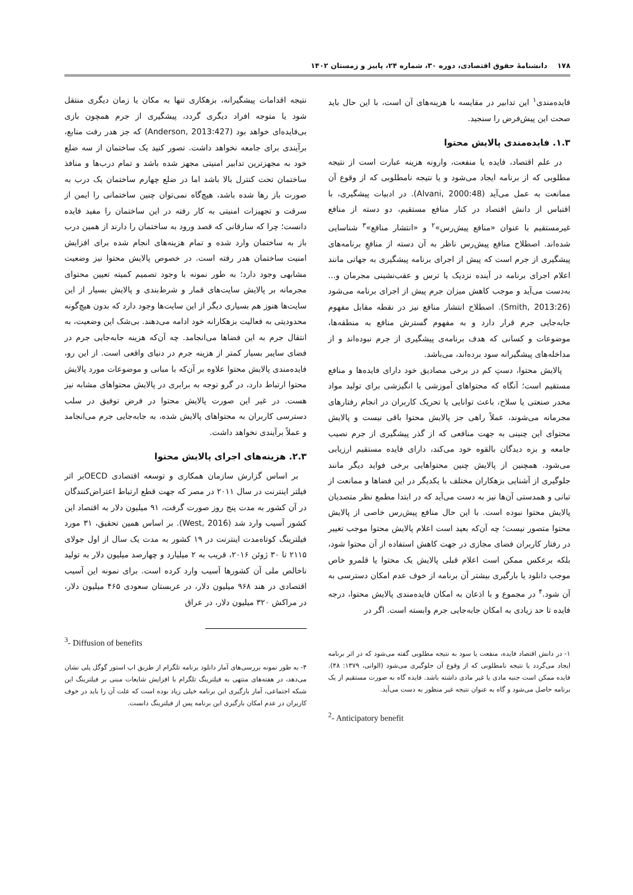۱۷۸ دانشنامهٔ حقوق اقتصادی، دوره ۳۰، شماره ۲۴، پاییز و زمستان ۱۴۰۲
فایده‌مندی<sup>۱</sup> این تدابیر در مقایسه با هزینه‌های آن است، با این حال باید صحت این پیش‌فرض را سنجید.
۱.۳. فایده‌مندی پالایش محتوا
در علم اقتصاد، فایده یا منفعت، وارونه هزینه عبارت است از نتیجه مطلوبی که از برنامه ایجاد می‌شود و یا نتیجه نامطلوبی که از وقوع آن ممانعت به عمل می‌آید (Alvani, 2000:48). در ادبیات پیشگیری، با اقتباس از دانش اقتصاد در کنار منافع مستقیم، دو دسته از منافع غیرمستقیم با عنوان «منافع پیش‌رس»<sup>۲</sup> و «انتشار منافع»<sup>۳</sup> شناسایی شده‌اند. اصطلاح منافع پیش‌رس ناظر به آن دسته از منافعِ برنامه‌های پیشگیری از جرم است که پیش از اجرای برنامه پیشگیری به جهاتی مانند اعلام اجرای برنامه در آینده نزدیک یا ترس و عقب‌نشینی مجرمان و... به‌دست می‌آید و موجب کاهش میزان جرم پیش از اجرای برنامه می‌شود (Smith, 2013:26). اصطلاح انتشار منافع نیز در نقطه مقابل مفهوم جابه‌جایی جرم قرار دارد و به مفهوم گسترش منافع به منطقه‌ها، موضوعات و کسانی که هدف برنامه‌ی پیشگیری از جرم نبوده‌اند و از مداخله‌های پیشگیرانه سود برده‌اند، می‌باشد.
پالایش محتوا، دستِ کم در برخی مصادیق خود دارای فایده‌ها و منافع مستقیم است؛ آنگاه که محتواهای آموزشی یا انگیزشی برای تولید مواد مخدر صنعتی یا سلاح، باعث توانایی یا تحریک کاربران در انجام رفتارهای مجرمانه می‌شوند، عملاً راهی جز پالایش محتوا باقی نیست و پالایش محتوای این چنینی به جهت منافعی که از گذر پیشگیری از جرم نصیب جامعه و بزه دیدگان بالقوه خود می‌کند، دارای فایده مستقیم ارزیابی می‌شود. همچنین از پالایش چنین محتواهایی برخی فواید دیگر مانند جلوگیری از آشنایی بزهکاران مختلف با یکدیگر در این فضاها و ممانعت از تبانی و همدستی آن‌ها نیز به دست می‌آید که در ابتدا مطمع نظر متصدیان پالایش محتوا نبوده است. با این حال منافع پیش‌رس خاصی از پالایش محتوا متصور نیست؛ چه آن‌که بعید است اعلام پالایش محتوا موجب تغییر در رفتار کاربران فضای مجازی در جهت کاهش استفاده از آن محتوا شود، بلکه برعکس ممکن است اعلام قبلی پالایش یک محتوا یا قلمرو خاص موجب دانلود یا بارگیری بیشتر آن برنامه از خوف عدم امکان دسترسی به آن شود.<sup>۴</sup> در مجموع و با اذعان به امکان فایده‌مندی پالایش محتوا، درجه فایده تا حد زیادی به امکان جابه‌جایی جرم وابسته است. اگر در
۱- در دانش اقتصاد فایده، منفعت یا سود به نتیجه مطلوبی گفته می‌شود که در اثر برنامه ایجاد می‌گردد یا نتیجه نامطلوبی که از وقوع آن جلوگیری می‌شود (الوانی، ۱۳۷۹: ۴۸). فایده ممکن است جنبه مادی یا غیر مادی داشته باشد. فایده گاه به صورت مستقیم از یک برنامه حاصل می‌شود و گاه به عنوان نتیجه غیر منظور به دست می‌آید.
<sup>2</sup>- Anticipatory benefit
نتیجه اقدامات پیشگیرانه، بزهکاری تنها به مکان یا زمان دیگری منتقل شود یا متوجه افراد دیگری گردد، پیشگیری از جرم همچون بازی بی‌فایده‌ای خواهد بود (Anderson, 2013:427) که جز هدر رفت منابع، برآیندی برای جامعه نخواهد داشت. تصور کنید یک ساختمان از سه ضلع خود به مجهزترین تدابیر امنیتی مجهز شده باشد و تمام درب‌ها و منافذ ساختمان تحت کنترل بالا باشد اما در ضلع چهارم ساختمان یک درب به صورت باز رها شده باشد، هیچ‌گاه نمی‌توان چنین ساختمانی را ایمن از سرقت و تجهیزات امنیتی به کار رفته در این ساختمان را مفید فایده دانست؛ چرا که سارقانی که قصد ورود به ساختمان را دارند از همین درب باز به ساختمان وارد شده و تمام هزینه‌های انجام شده برای افزایش امنیت ساختمان هدر رفته است. در خصوص پالایش محتوا نیز وضعیت مشابهی وجود دارد؛ به طور نمونه با وجود تصمیم کمیته تعیین محتوای مجرمانه بر پالایش سایت‌های قمار و شرط‌بندی و پالایش بسیار از این سایت‌ها هنوز هم بسیاری دیگر از این سایت‌ها وجود دارد که بدون هیچ‌گونه محدودیتی به فعالیت بزهکارانه خود ادامه می‌دهند. بی‌شک این وضعیت، به انتقال جرم به این فضاها می‌انجامد. چه آن‌که هزینه جابه‌جایی جرم در فضای سایبر بسیار کمتر از هزینه جرم در دنیای واقعی است. از این رو، فایده‌مندی پالایش محتوا علاوه بر آن‌که با مبانی و موضوعات مورد پالایش محتوا ارتباط دارد، در گرو توجه به برابری در پالایش محتواهای مشابه نیز هست. در غیر این صورت پالایش محتوا در فرض توفیق در سلب دسترسی کاربران به محتواهای پالایش شده، به جابه‌جایی جرم می‌انجامد و عملاً برآیندی نخواهد داشت.
۲.۳. هزینه‌های اجرای پالایش محتوا
بر اساس گزارش سازمان همکاری و توسعه اقتصادی OECDبر اثر فیلتر اینترنت در سال ۲۰۱۱ در مصر که جهت قطع ارتباط اعتراض‌کنندگان در آن کشور به مدت پنج روز صورت گرفت، ۹۱ میلیون دلار به اقتصاد این کشور آسیب وارد شد (West, 2016). بر اساس همین تحقیق، ۳۱ مورد فیلترینگ کوتاه‌مدت اینترنت در ۱۹ کشور به مدت یک سال از اول جولای ۲۱۱۵ تا ۳۰ ژوئن ۲۰۱۶، قریب به ۲ میلیارد و چهارصد میلیون دلار به تولید ناخالص ملی آن کشورها آسیب وارد کرده است. برای نمونه این آسیب اقتصادی در هند ۹۶۸ میلیون دلار، در عربستان سعودی ۴۶۵ میلیون دلار، در مراکش ۳۲۰ میلیون دلار، در عراق
<sup>3</sup>- Diffusion of benefits
۴- به طور نمونه بررسی‌های آمار دانلود برنامه تلگرام از طریق اپ استور گوگل پلی نشان می‌دهد، در هفته‌های منتهی به فیلترینگ تلگرام با افزایش شایعات مبنی بر فیلترینگ این شبکه اجتماعی، آمار بارگیری این برنامه خیلی زیاد بوده است که علت آن را باید در خوف کاربران در عدم امکان بارگیری این برنامه پس از فیلترینگ دانست.